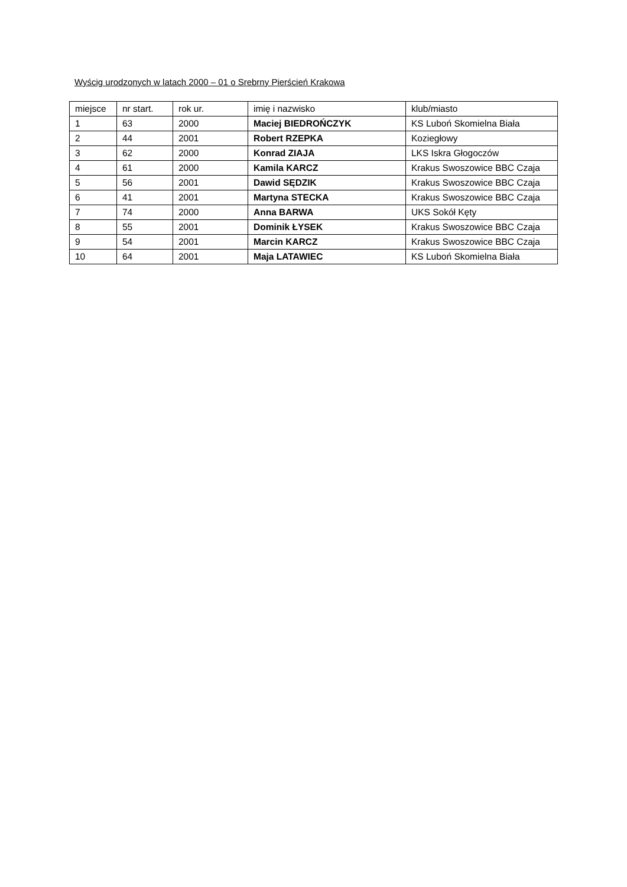Wyścig urodzonych w latach 2000 – 01 o Srebrny Pierścień Krakowa
| miejsce | nr start. | rok ur. | imię i nazwisko | klub/miasto |
| 1 | 63 | 2000 | Maciej BIEDROŃCZYK | KS Luboń Skomielna Biała |
| 2 | 44 | 2001 | Robert RZEPKA | Koziegłowy |
| 3 | 62 | 2000 | Konrad ZIAJA | LKS Iskra Głogoczów |
| 4 | 61 | 2000 | Kamila KARCZ | Krakus Swoszowice BBC Czaja |
| 5 | 56 | 2001 | Dawid SĘDZIK | Krakus Swoszowice BBC Czaja |
| 6 | 41 | 2001 | Martyna STECKA | Krakus Swoszowice BBC Czaja |
| 7 | 74 | 2000 | Anna BARWA | UKS Sokół Kęty |
| 8 | 55 | 2001 | Dominik ŁYSEK | Krakus Swoszowice BBC Czaja |
| 9 | 54 | 2001 | Marcin KARCZ | Krakus Swoszowice BBC Czaja |
| 10 | 64 | 2001 | Maja LATAWIEC | KS Luboń Skomielna Biała |